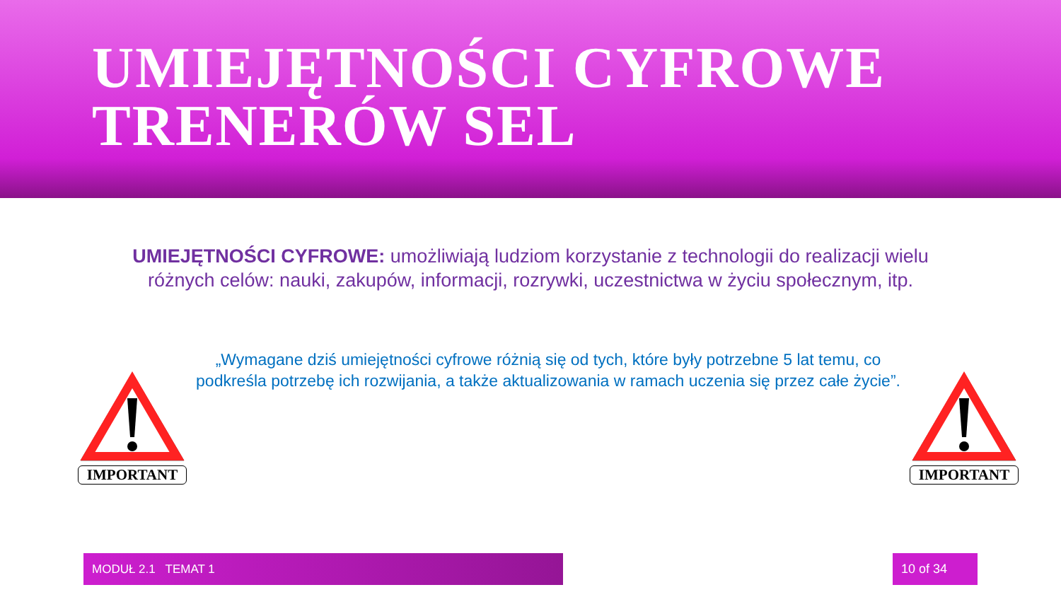UMIEJĘTNOŚCI CYFROWE
TRENERÓW SEL
UMIEJĘTNOŚCI CYFROWE: umożliwiają ludziom korzystanie z technologii do realizacji wielu różnych celów: nauki, zakupów, informacji, rozrywki, uczestnictwa w życiu społecznym, itp.
IMPORTANT
„Wymagane dziś umiejętności cyfrowe różnią się od tych, które były potrzebne 5 lat temu, co podkreśla potrzebę ich rozwijania, a także aktualizowania w ramach uczenia się przez całe życie”.
IMPORTANT
MODUŁ 2.1 TEMAT 1 10 of 34